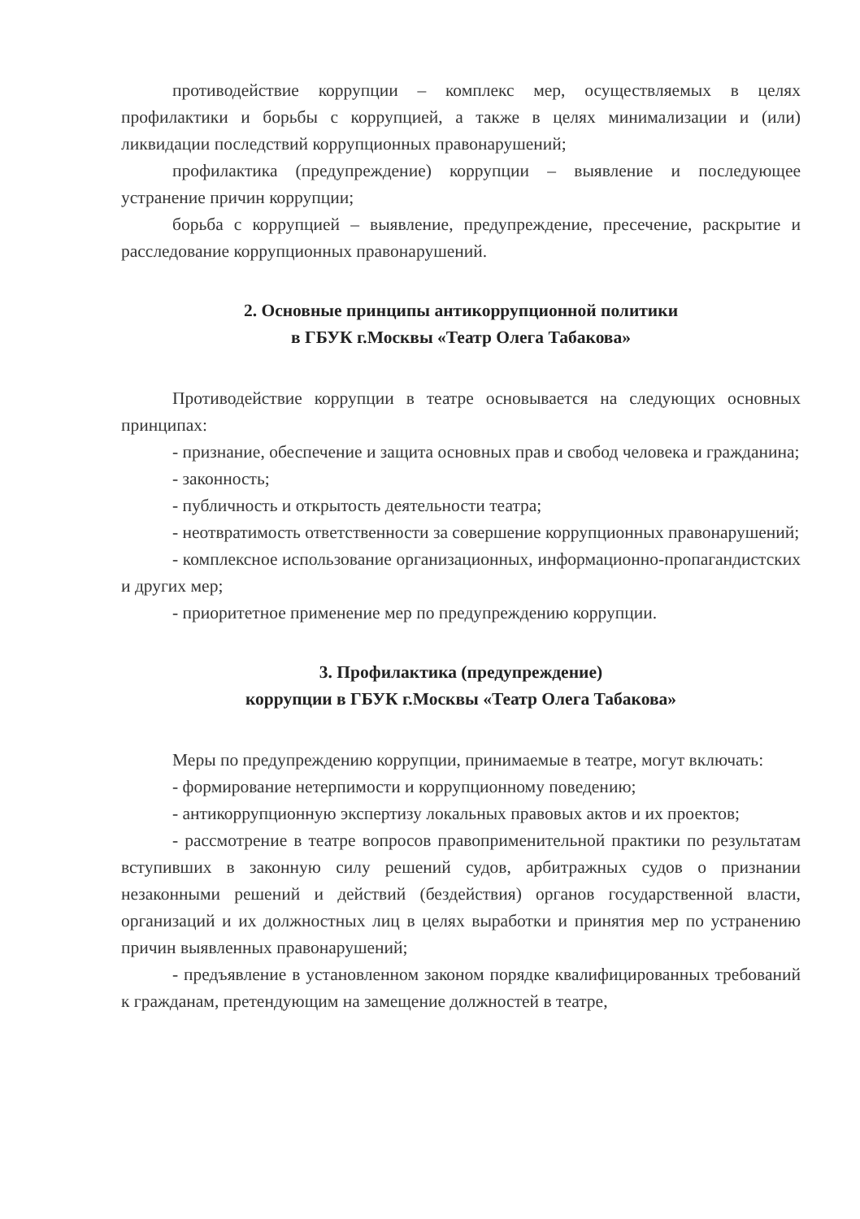противодействие коррупции – комплекс мер, осуществляемых в целях профилактики и борьбы с коррупцией, а также в целях минимализации и (или) ликвидации последствий коррупционных правонарушений;
профилактика (предупреждение) коррупции – выявление и последующее устранение причин коррупции;
борьба с коррупцией – выявление, предупреждение, пресечение, раскрытие и расследование коррупционных правонарушений.
2. Основные принципы антикоррупционной политики
в ГБУК г.Москвы «Театр Олега Табакова»
Противодействие коррупции в театре основывается на следующих основных принципах:
- признание, обеспечение и защита основных прав и свобод человека и гражданина;
- законность;
- публичность и открытость деятельности театра;
- неотвратимость ответственности за совершение коррупционных правонарушений;
- комплексное использование организационных, информационно-пропагандистских и других мер;
- приоритетное применение мер по предупреждению коррупции.
3. Профилактика (предупреждение)
коррупции в ГБУК г.Москвы «Театр Олега Табакова»
Меры по предупреждению коррупции, принимаемые в театре, могут включать:
- формирование нетерпимости и коррупционному поведению;
- антикоррупционную экспертизу локальных правовых актов и их проектов;
- рассмотрение в театре вопросов правоприменительной практики по результатам вступивших в законную силу решений судов, арбитражных судов о признании незаконными решений и действий (бездействия) органов государственной власти, организаций и их должностных лиц в целях выработки и принятия мер по устранению причин выявленных правонарушений;
- предъявление в установленном законом порядке квалифицированных требований к гражданам, претендующим на замещение должностей в театре,